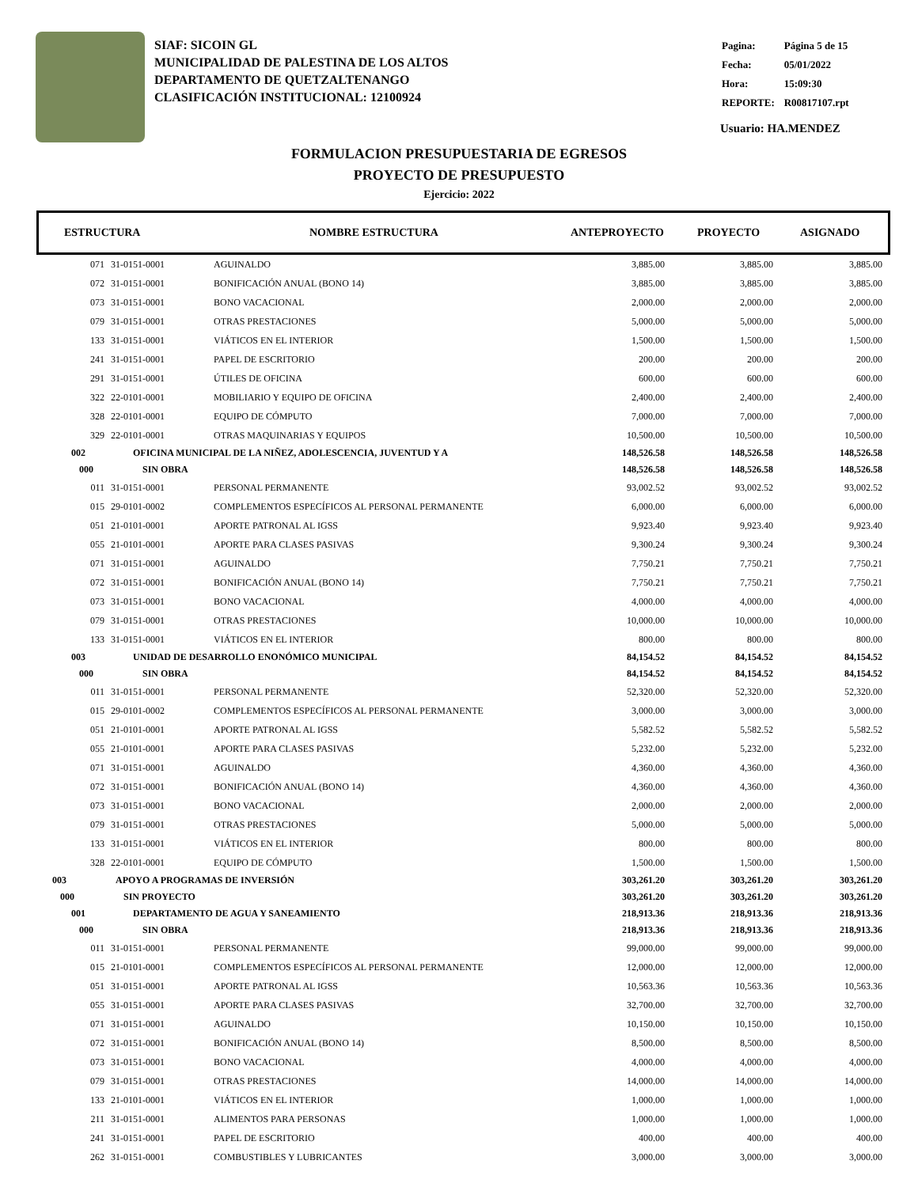SIAF: SICOIN GL
MUNICIPALIDAD DE PALESTINA DE LOS ALTOS
DEPARTAMENTO DE QUETZALTENANGO
CLASIFICACIÓN INSTITUCIONAL: 12100924
| Pagina: | Página 5 de 15 |
| Fecha: | 05/01/2022 |
| Hora: | 15:09:30 |
| REPORTE: | R00817107.rpt |
Usuario: HA.MENDEZ
FORMULACION PRESUPUESTARIA DE EGRESOS
PROYECTO DE PRESUPUESTO
Ejercicio: 2022
ESTRUCTURA NOMBRE ESTRUCTURA ANTEPROYECTO PROYECTO ASIGNADO
| 071 | 31-0151-0001 | AGUINALDO | 3,885.00 | 3,885.00 | 3,885.00 |
| 072 | 31-0151-0001 | BONIFICACIÓN ANUAL (BONO 14) | 3,885.00 | 3,885.00 | 3,885.00 |
| 073 | 31-0151-0001 | BONO VACACIONAL | 2,000.00 | 2,000.00 | 2,000.00 |
| 079 | 31-0151-0001 | OTRAS PRESTACIONES | 5,000.00 | 5,000.00 | 5,000.00 |
| 133 | 31-0151-0001 | VIÁTICOS EN EL INTERIOR | 1,500.00 | 1,500.00 | 1,500.00 |
| 241 | 31-0151-0001 | PAPEL DE ESCRITORIO | 200.00 | 200.00 | 200.00 |
| 291 | 31-0151-0001 | ÚTILES DE OFICINA | 600.00 | 600.00 | 600.00 |
| 322 | 22-0101-0001 | MOBILIARIO Y EQUIPO DE OFICINA | 2,400.00 | 2,400.00 | 2,400.00 |
| 328 | 22-0101-0001 | EQUIPO DE CÓMPUTO | 7,000.00 | 7,000.00 | 7,000.00 |
| 329 | 22-0101-0001 | OTRAS MAQUINARIAS Y EQUIPOS | 10,500.00 | 10,500.00 | 10,500.00 |
| 002 | OFICINA MUNICIPAL DE LA NIÑEZ, ADOLESCENCIA, JUVENTUD Y A | | 148,526.58 | 148,526.58 | 148,526.58 |
| 000 | SIN OBRA | | 148,526.58 | 148,526.58 | 148,526.58 |
| 011 | 31-0151-0001 | PERSONAL PERMANENTE | 93,002.52 | 93,002.52 | 93,002.52 |
| 015 | 29-0101-0002 | COMPLEMENTOS ESPECÍFICOS AL PERSONAL PERMANENTE | 6,000.00 | 6,000.00 | 6,000.00 |
| 051 | 21-0101-0001 | APORTE PATRONAL AL IGSS | 9,923.40 | 9,923.40 | 9,923.40 |
| 055 | 21-0101-0001 | APORTE PARA CLASES PASIVAS | 9,300.24 | 9,300.24 | 9,300.24 |
| 071 | 31-0151-0001 | AGUINALDO | 7,750.21 | 7,750.21 | 7,750.21 |
| 072 | 31-0151-0001 | BONIFICACIÓN ANUAL (BONO 14) | 7,750.21 | 7,750.21 | 7,750.21 |
| 073 | 31-0151-0001 | BONO VACACIONAL | 4,000.00 | 4,000.00 | 4,000.00 |
| 079 | 31-0151-0001 | OTRAS PRESTACIONES | 10,000.00 | 10,000.00 | 10,000.00 |
| 133 | 31-0151-0001 | VIÁTICOS EN EL INTERIOR | 800.00 | 800.00 | 800.00 |
| 003 | UNIDAD DE DESARROLLO ENONÓMICO MUNICIPAL | | 84,154.52 | 84,154.52 | 84,154.52 |
| 000 | SIN OBRA | | 84,154.52 | 84,154.52 | 84,154.52 |
| 011 | 31-0151-0001 | PERSONAL PERMANENTE | 52,320.00 | 52,320.00 | 52,320.00 |
| 015 | 29-0101-0002 | COMPLEMENTOS ESPECÍFICOS AL PERSONAL PERMANENTE | 3,000.00 | 3,000.00 | 3,000.00 |
| 051 | 21-0101-0001 | APORTE PATRONAL AL IGSS | 5,582.52 | 5,582.52 | 5,582.52 |
| 055 | 21-0101-0001 | APORTE PARA CLASES PASIVAS | 5,232.00 | 5,232.00 | 5,232.00 |
| 071 | 31-0151-0001 | AGUINALDO | 4,360.00 | 4,360.00 | 4,360.00 |
| 072 | 31-0151-0001 | BONIFICACIÓN ANUAL (BONO 14) | 4,360.00 | 4,360.00 | 4,360.00 |
| 073 | 31-0151-0001 | BONO VACACIONAL | 2,000.00 | 2,000.00 | 2,000.00 |
| 079 | 31-0151-0001 | OTRAS PRESTACIONES | 5,000.00 | 5,000.00 | 5,000.00 |
| 133 | 31-0151-0001 | VIÁTICOS EN EL INTERIOR | 800.00 | 800.00 | 800.00 |
| 328 | 22-0101-0001 | EQUIPO DE CÓMPUTO | 1,500.00 | 1,500.00 | 1,500.00 |
| 003 | APOYO A PROGRAMAS DE INVERSIÓN | | 303,261.20 | 303,261.20 | 303,261.20 |
| 000 | SIN PROYECTO | | 303,261.20 | 303,261.20 | 303,261.20 |
| 001 | DEPARTAMENTO DE AGUA Y SANEAMIENTO | | 218,913.36 | 218,913.36 | 218,913.36 |
| 000 | SIN OBRA | | 218,913.36 | 218,913.36 | 218,913.36 |
| 011 | 31-0151-0001 | PERSONAL PERMANENTE | 99,000.00 | 99,000.00 | 99,000.00 |
| 015 | 21-0101-0001 | COMPLEMENTOS ESPECÍFICOS AL PERSONAL PERMANENTE | 12,000.00 | 12,000.00 | 12,000.00 |
| 051 | 31-0151-0001 | APORTE PATRONAL AL IGSS | 10,563.36 | 10,563.36 | 10,563.36 |
| 055 | 31-0151-0001 | APORTE PARA CLASES PASIVAS | 32,700.00 | 32,700.00 | 32,700.00 |
| 071 | 31-0151-0001 | AGUINALDO | 10,150.00 | 10,150.00 | 10,150.00 |
| 072 | 31-0151-0001 | BONIFICACIÓN ANUAL (BONO 14) | 8,500.00 | 8,500.00 | 8,500.00 |
| 073 | 31-0151-0001 | BONO VACACIONAL | 4,000.00 | 4,000.00 | 4,000.00 |
| 079 | 31-0151-0001 | OTRAS PRESTACIONES | 14,000.00 | 14,000.00 | 14,000.00 |
| 133 | 21-0101-0001 | VIÁTICOS EN EL INTERIOR | 1,000.00 | 1,000.00 | 1,000.00 |
| 211 | 31-0151-0001 | ALIMENTOS PARA PERSONAS | 1,000.00 | 1,000.00 | 1,000.00 |
| 241 | 31-0151-0001 | PAPEL DE ESCRITORIO | 400.00 | 400.00 | 400.00 |
| 262 | 31-0151-0001 | COMBUSTIBLES Y LUBRICANTES | 3,000.00 | 3,000.00 | 3,000.00 |